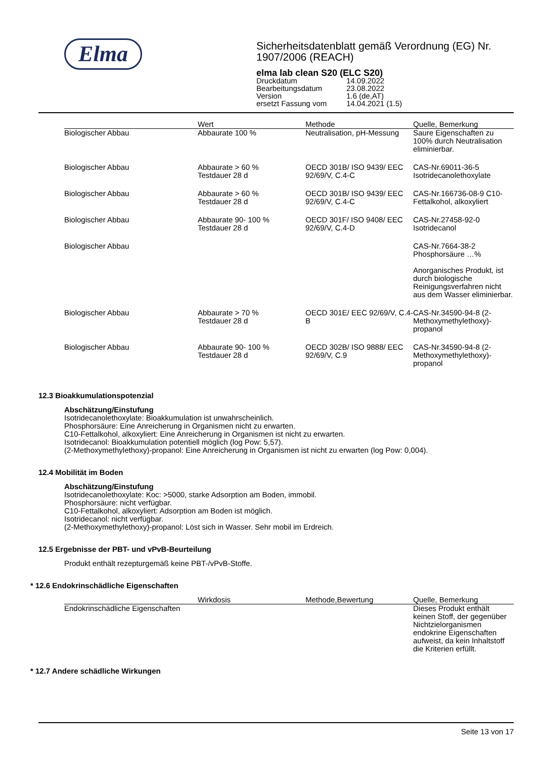Elma
Sicherheitsdatenblatt gemäß Verordnung (EG) Nr. 1907/2006 (REACH)
elma lab clean S20 (ELC S20)
| Druckdatum | 14.09.2022 |
| Bearbeitungsdatum | 23.08.2022 |
| Version | 1.6 (de,AT) |
| ersetzt Fassung vom | 14.04.2021 (1.5) |
| | Wert | Methode | Quelle, Bemerkung |
| --- | --- | --- | --- |
| Biologischer Abbau | Abbaurate 100 % | Neutralisation, pH-Messung | Saure Eigenschaften zu 100% durch Neutralisation eliminierbar. |
| Biologischer Abbau | Abbaurate > 60 % Testdauer 28 d | OECD 301B/ ISO 9439/ EEC 92/69/V, C.4-C | CAS-Nr.69011-36-5 Isotridecanolethoxylate |
| Biologischer Abbau | Abbaurate > 60 % Testdauer 28 d | OECD 301B/ ISO 9439/ EEC 92/69/V, C.4-C | CAS-Nr.166736-08-9 C10-Fettalkohol, alkoxyliert |
| Biologischer Abbau | Abbaurate 90- 100 % Testdauer 28 d | OECD 301F/ ISO 9408/ EEC 92/69/V, C.4-D | CAS-Nr.27458-92-0 Isotridecanol |
| Biologischer Abbau | | | CAS-Nr.7664-38-2 Phosphorsäure …% Anorganisches Produkt, ist durch biologische Reinigungsverfahren nicht aus dem Wasser eliminierbar. |
| Biologischer Abbau | Abbaurate > 70 % Testdauer 28 d | OECD 301E/ EEC 92/69/V, C.4-B | CAS-Nr.34590-94-8 (2-Methoxymethylethoxy)-propanol |
| Biologischer Abbau | Abbaurate 90- 100 % Testdauer 28 d | OECD 302B/ ISO 9888/ EEC 92/69/V, C.9 | CAS-Nr.34590-94-8 (2-Methoxymethylethoxy)-propanol |
12.3 Bioakkumulationspotenzial
Abschätzung/Einstufung
Isotridecanolethoxylate: Bioakkumulation ist unwahrscheinlich.
Phosphorsäure: Eine Anreicherung in Organismen nicht zu erwarten.
C10-Fettalkohol, alkoxyliert: Eine Anreicherung in Organismen ist nicht zu erwarten.
Isotridecanol: Bioakkumulation potentiell möglich (log Pow: 5,57).
(2-Methoxymethylethoxy)-propanol: Eine Anreicherung in Organismen ist nicht zu erwarten (log Pow: 0,004).
12.4 Mobilität im Boden
Abschätzung/Einstufung
Isotridecanolethoxylate: Koc: >5000, starke Adsorption am Boden, immobil.
Phosphorsäure: nicht verfügbar.
C10-Fettalkohol, alkoxyliert: Adsorption am Boden ist möglich.
Isotridecanol: nicht verfügbar.
(2-Methoxymethylethoxy)-propanol: Löst sich in Wasser. Sehr mobil im Erdreich.
12.5 Ergebnisse der PBT- und vPvB-Beurteilung
Produkt enthält rezepturgemäß keine PBT-/vPvB-Stoffe.
* 12.6 Endokrinschädliche Eigenschaften
| | Wirkdosis | Methode,Bewertung | Quelle, Bemerkung |
| --- | --- | --- | --- |
| Endokrinschädliche Eigenschaften | | | Dieses Produkt enthält keinen Stoff, der gegenüber Nichtzielorganismen endokrine Eigenschaften aufweist, da kein Inhaltstoff die Kriterien erfüllt. |
* 12.7 Andere schädliche Wirkungen
Seite 13 von 17